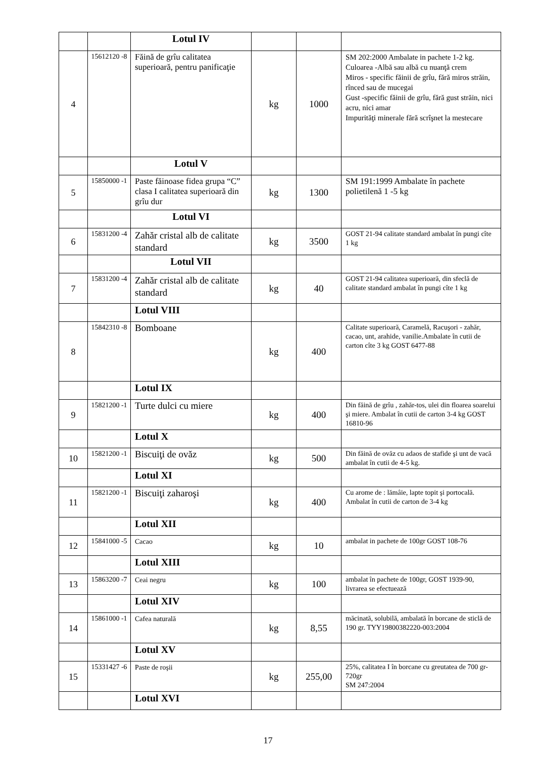| | | Lotul IV | | | |
| 4 | 15612120 -8 | Făină de grîu calitatea superioară, pentru panificaţie | kg | 1000 | SM 202:2000 Ambalate in pachete 1-2 kg. Culoarea -Albă sau albă cu nuanţă crem Miros - specific făinii de grîu, fără miros străin, rînced sau de mucegai Gust -specific făinii de grîu, fără gust străin, nici acru, nici amar Impurităţi minerale fără scrîşnet la mestecare |
| | | Lotul V | | | |
| 5 | 15850000 -1 | Paste făinoase fidea grupa “C” clasa I calitatea superioară din grîu dur | kg | 1300 | SM 191:1999 Ambalate în pachete polietilenă 1 -5 kg |
| | | Lotul VI | | | |
| 6 | 15831200 -4 | Zahăr cristal alb de calitate standard | kg | 3500 | GOST 21-94 calitate standard ambalat în pungi cîte 1 kg |
| | | Lotul VII | | | |
| 7 | 15831200 -4 | Zahăr cristal alb de calitate standard | kg | 40 | GOST 21-94 calitatea superioară, din sfeclă de calitate standard ambalat în pungi cîte 1 kg |
| | | Lotul VIII | | | |
| 8 | 15842310 -8 | Bomboane | kg | 400 | Calitate superioară, Caramelă, Racuşori - zahăr, cacao, unt, arahide, vanilie.Ambalate în cutii de carton cîte 3 kg GOST 6477-88 |
| | | Lotul IX | | | |
| 9 | 15821200 -1 | Turte dulci cu miere | kg | 400 | Din făină de grîu , zahăr-tos, ulei din floarea soarelui şi miere. Ambalat în cutii de carton 3-4 kg GOST 16810-96 |
| | | Lotul X | | | |
| 10 | 15821200 -1 | Biscuiţi de ovăz | kg | 500 | Din făină de ovăz cu adaos de stafide şi unt de vacă ambalat în cutii de 4-5 kg. |
| | | Lotul XI | | | |
| 11 | 15821200 -1 | Biscuiţi zaharoşi | kg | 400 | Cu arome de : lămâie, lapte topit şi portocală. Ambalat în cutii de carton de 3-4 kg |
| | | Lotul XII | | | |
| 12 | 15841000 -5 | Cacao | kg | 10 | ambalat in pachete de 100gr GOST 108-76 |
| | | Lotul XIII | | | |
| 13 | 15863200 -7 | Ceai negru | kg | 100 | ambalat în pachete de 100gr, GOST 1939-90, livrarea se efectuează |
| | | Lotul XIV | | | |
| 14 | 15861000 -1 | Cafea naturală | kg | 8,55 | măcinată, solubilă, ambalată în borcane de sticlă de 190 gr. TYY19800382220-003:2004 |
| | | Lotul XV | | | |
| 15 | 15331427 -6 | Paste de roşii | kg | 255,00 | 25%, calitatea I în borcane cu greutatea de 700 gr-720gr SM 247:2004 |
| | | Lotul XVI | | | |
17